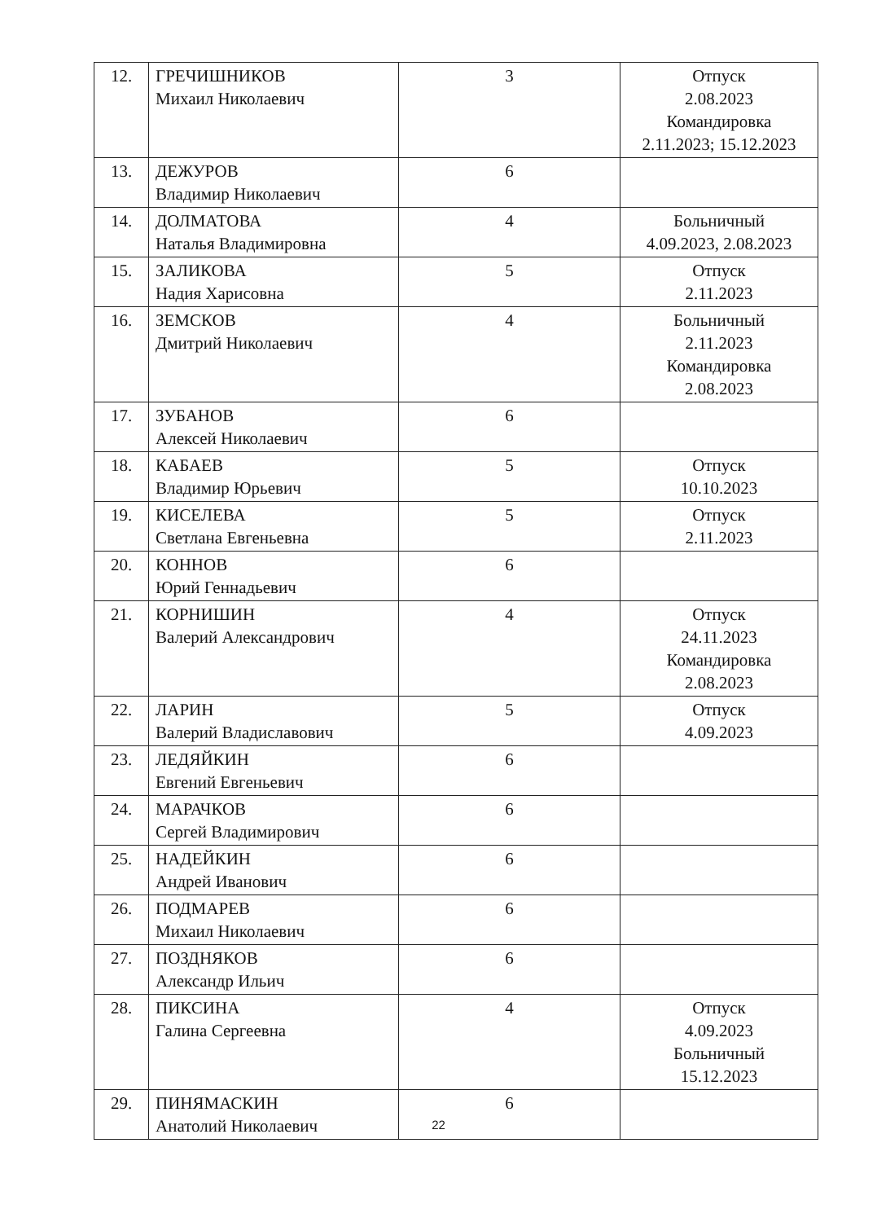| 12. | ГРЕЧИШНИКОВ Михаил Николаевич | 3 | Отпуск 2.08.2023 Командировка 2.11.2023; 15.12.2023 |
| 13. | ДЕЖУРОВ Владимир Николаевич | 6 | |
| 14. | ДОЛМАТОВА Наталья Владимировна | 4 | Больничный 4.09.2023, 2.08.2023 |
| 15. | ЗАЛИКОВА Надия Харисовна | 5 | Отпуск 2.11.2023 |
| 16. | ЗЕМСКОВ Дмитрий Николаевич | 4 | Больничный 2.11.2023 Командировка 2.08.2023 |
| 17. | ЗУБАНОВ Алексей Николаевич | 6 | |
| 18. | КАБАЕВ Владимир Юрьевич | 5 | Отпуск 10.10.2023 |
| 19. | КИСЕЛЕВА Светлана Евгеньевна | 5 | Отпуск 2.11.2023 |
| 20. | КОННОВ Юрий Геннадьевич | 6 | |
| 21. | КОРНИШИН Валерий Александрович | 4 | Отпуск 24.11.2023 Командировка 2.08.2023 |
| 22. | ЛАРИН Валерий Владиславович | 5 | Отпуск 4.09.2023 |
| 23. | ЛЕДЯЙКИН Евгений Евгеньевич | 6 | |
| 24. | МАРАЧКОВ Сергей Владимирович | 6 | |
| 25. | НАДЕЙКИН Андрей Иванович | 6 | |
| 26. | ПОДМАРЕВ Михаил Николаевич | 6 | |
| 27. | ПОЗДНЯКОВ Александр Ильич | 6 | |
| 28. | ПИКСИНА Галина Сергеевна | 4 | Отпуск 4.09.2023 Больничный 15.12.2023 |
| 29. | ПИНЯМАСКИН Анатолий Николаевич | 6 | |
22